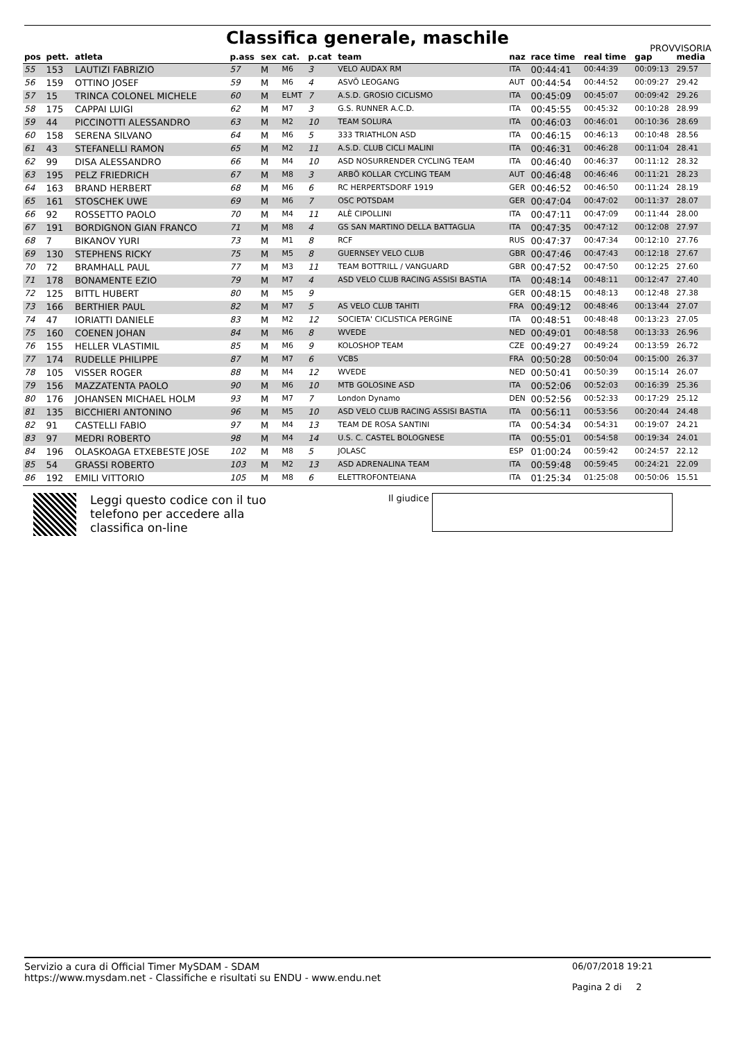Classifica generale, maschile
PROVVISORIA
| pos | pett. | atleta | p.ass | sex | cat. | p.cat | team | naz | race time | real time | gap | media |
| --- | --- | --- | --- | --- | --- | --- | --- | --- | --- | --- | --- | --- |
| 55 | 153 | LAUTIZI FABRIZIO | 57 | M | M6 | 3 | VELO AUDAX RM | ITA | 00:44:41 | 00:44:39 | 00:09:13 | 29.57 |
| 56 | 159 | OTTINO JOSEF | 59 | M | M6 | 4 | ASVÖ LEOGANG | AUT | 00:44:54 | 00:44:52 | 00:09:27 | 29.42 |
| 57 | 15 | TRINCA COLONEL MICHELE | 60 | M | ELMT | 7 | A.S.D. GROSIO CICLISMO | ITA | 00:45:09 | 00:45:07 | 00:09:42 | 29.26 |
| 58 | 175 | CAPPAI LUIGI | 62 | M | M7 | 3 | G.S. RUNNER A.C.D. | ITA | 00:45:55 | 00:45:32 | 00:10:28 | 28.99 |
| 59 | 44 | PICCINOTTI ALESSANDRO | 63 | M | M2 | 10 | TEAM SOLURA | ITA | 00:46:03 | 00:46:01 | 00:10:36 | 28.69 |
| 60 | 158 | SERENA SILVANO | 64 | M | M6 | 5 | 333 TRIATHLON ASD | ITA | 00:46:15 | 00:46:13 | 00:10:48 | 28.56 |
| 61 | 43 | STEFANELLI RAMON | 65 | M | M2 | 11 | A.S.D. CLUB CICLI MALINI | ITA | 00:46:31 | 00:46:28 | 00:11:04 | 28.41 |
| 62 | 99 | DISA ALESSANDRO | 66 | M | M4 | 10 | ASD NOSURRENDER CYCLING TEAM | ITA | 00:46:40 | 00:46:37 | 00:11:12 | 28.32 |
| 63 | 195 | PELZ FRIEDRICH | 67 | M | M8 | 3 | ARBÖ KOLLAR CYCLING TEAM | AUT | 00:46:48 | 00:46:46 | 00:11:21 | 28.23 |
| 64 | 163 | BRAND HERBERT | 68 | M | M6 | 6 | RC HERPERTSDORF 1919 | GER | 00:46:52 | 00:46:50 | 00:11:24 | 28.19 |
| 65 | 161 | STOSCHEK UWE | 69 | M | M6 | 7 | OSC POTSDAM | GER | 00:47:04 | 00:47:02 | 00:11:37 | 28.07 |
| 66 | 92 | ROSSETTO PAOLO | 70 | M | M4 | 11 | ALÈ CIPOLLINI | ITA | 00:47:11 | 00:47:09 | 00:11:44 | 28.00 |
| 67 | 191 | BORDIGNON GIAN FRANCO | 71 | M | M8 | 4 | GS SAN MARTINO DELLA BATTAGLIA | ITA | 00:47:35 | 00:47:12 | 00:12:08 | 27.97 |
| 68 | 7 | BIKANOV YURI | 73 | M | M1 | 8 | RCF | RUS | 00:47:37 | 00:47:34 | 00:12:10 | 27.76 |
| 69 | 130 | STEPHENS RICKY | 75 | M | M5 | 8 | GUERNSEY VELO CLUB | GBR | 00:47:46 | 00:47:43 | 00:12:18 | 27.67 |
| 70 | 72 | BRAMHALL PAUL | 77 | M | M3 | 11 | TEAM BOTTRILL / VANGUARD | GBR | 00:47:52 | 00:47:50 | 00:12:25 | 27.60 |
| 71 | 178 | BONAMENTE EZIO | 79 | M | M7 | 4 | ASD VELO CLUB RACING ASSISI BASTIA | ITA | 00:48:14 | 00:48:11 | 00:12:47 | 27.40 |
| 72 | 125 | BITTL HUBERT | 80 | M | M5 | 9 | | GER | 00:48:15 | 00:48:13 | 00:12:48 | 27.38 |
| 73 | 166 | BERTHIER PAUL | 82 | M | M7 | 5 | AS VELO CLUB TAHITI | FRA | 00:49:12 | 00:48:46 | 00:13:44 | 27.07 |
| 74 | 47 | IORIATTI DANIELE | 83 | M | M2 | 12 | SOCIETA' CICLISTICA PERGINE | ITA | 00:48:51 | 00:48:48 | 00:13:23 | 27.05 |
| 75 | 160 | COENEN JOHAN | 84 | M | M6 | 8 | WVEDE | NED | 00:49:01 | 00:48:58 | 00:13:33 | 26.96 |
| 76 | 155 | HELLER VLASTIMIL | 85 | M | M6 | 9 | KOLOSHOP TEAM | CZE | 00:49:27 | 00:49:24 | 00:13:59 | 26.72 |
| 77 | 174 | RUDELLE PHILIPPE | 87 | M | M7 | 6 | VCBS | FRA | 00:50:28 | 00:50:04 | 00:15:00 | 26.37 |
| 78 | 105 | VISSER ROGER | 88 | M | M4 | 12 | WVEDE | NED | 00:50:41 | 00:50:39 | 00:15:14 | 26.07 |
| 79 | 156 | MAZZATENTA PAOLO | 90 | M | M6 | 10 | MTB GOLOSINE ASD | ITA | 00:52:06 | 00:52:03 | 00:16:39 | 25.36 |
| 80 | 176 | JOHANSEN MICHAEL HOLM | 93 | M | M7 | 7 | London Dynamo | DEN | 00:52:56 | 00:52:33 | 00:17:29 | 25.12 |
| 81 | 135 | BICCHIERI ANTONINO | 96 | M | M5 | 10 | ASD VELO CLUB RACING ASSISI BASTIA | ITA | 00:56:11 | 00:53:56 | 00:20:44 | 24.48 |
| 82 | 91 | CASTELLI FABIO | 97 | M | M4 | 13 | TEAM DE ROSA SANTINI | ITA | 00:54:34 | 00:54:31 | 00:19:07 | 24.21 |
| 83 | 97 | MEDRI ROBERTO | 98 | M | M4 | 14 | U.S. C. CASTEL BOLOGNESE | ITA | 00:55:01 | 00:54:58 | 00:19:34 | 24.01 |
| 84 | 196 | OLASKOAGA ETXEBESTE JOSE | 102 | M | M8 | 5 | JOLASC | ESP | 01:00:24 | 00:59:42 | 00:24:57 | 22.12 |
| 85 | 54 | GRASSI ROBERTO | 103 | M | M2 | 13 | ASD ADRENALINA TEAM | ITA | 00:59:48 | 00:59:45 | 00:24:21 | 22.09 |
| 86 | 192 | EMILI VITTORIO | 105 | M | M8 | 6 | ELETTROFONTEIANA | ITA | 01:25:34 | 01:25:08 | 00:50:06 | 15.51 |
Leggi questo codice con il tuo telefono per accedere alla classifica on-line
Il giudice
Servizio a cura di Official Timer MySDAM - SDAM
https://www.mysdam.net - Classifiche e risultati su ENDU - www.endu.net
06/07/2018 19:21
Pagina 2 di 2